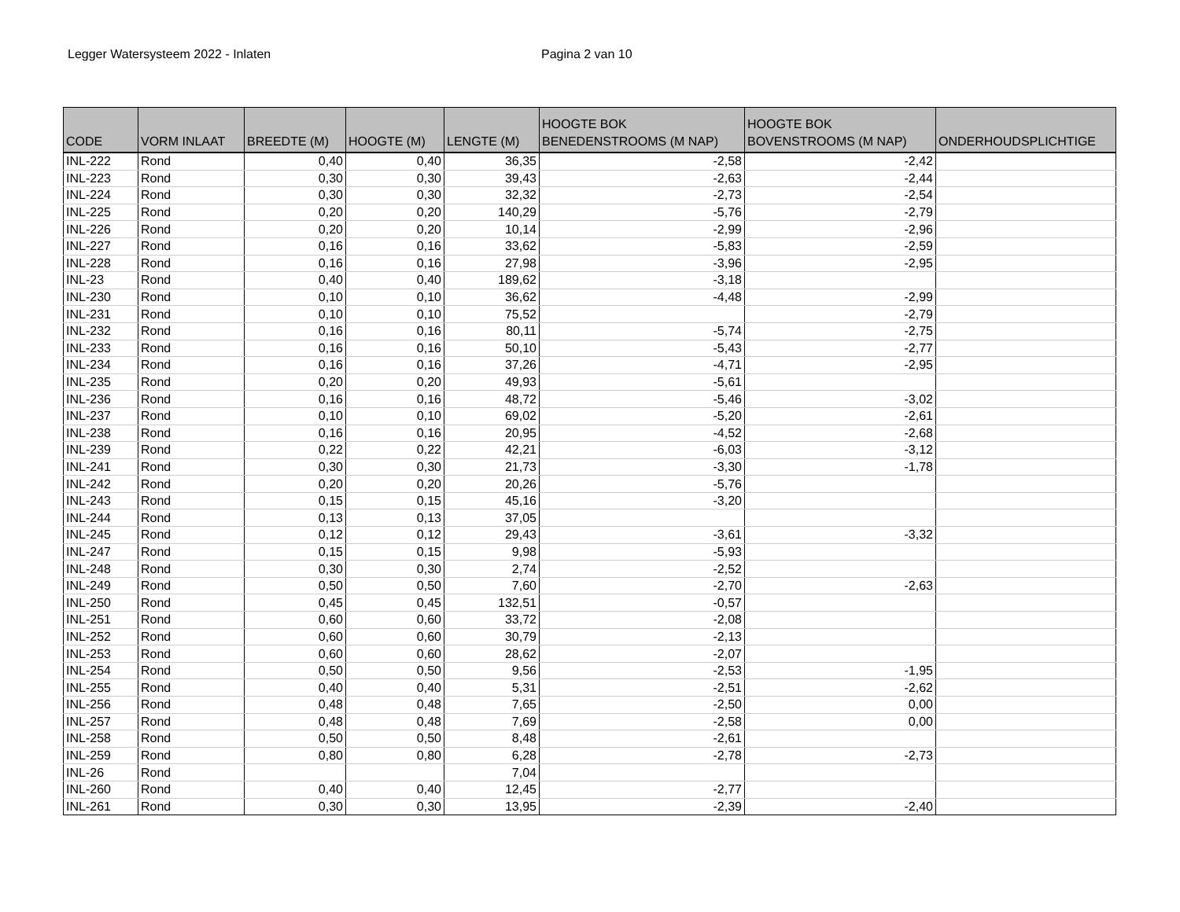Legger Watersysteem 2022 - Inlaten Pagina 2 van 10
| CODE | VORM INLAAT | BREEDTE (M) | HOOGTE (M) | LENGTE (M) | HOOGTE BOK BENEDENSTROOMS (M NAP) | HOOGTE BOK BOVENSTROOMS (M NAP) | ONDERHOUDSPLICHTIGE |
| --- | --- | --- | --- | --- | --- | --- | --- |
| INL-222 | Rond | 0,40 | 0,40 | 36,35 | -2,58 | -2,42 | |
| INL-223 | Rond | 0,30 | 0,30 | 39,43 | -2,63 | -2,44 | |
| INL-224 | Rond | 0,30 | 0,30 | 32,32 | -2,73 | -2,54 | |
| INL-225 | Rond | 0,20 | 0,20 | 140,29 | -5,76 | -2,79 | |
| INL-226 | Rond | 0,20 | 0,20 | 10,14 | -2,99 | -2,96 | |
| INL-227 | Rond | 0,16 | 0,16 | 33,62 | -5,83 | -2,59 | |
| INL-228 | Rond | 0,16 | 0,16 | 27,98 | -3,96 | -2,95 | |
| INL-23 | Rond | 0,40 | 0,40 | 189,62 | -3,18 | | |
| INL-230 | Rond | 0,10 | 0,10 | 36,62 | -4,48 | -2,99 | |
| INL-231 | Rond | 0,10 | 0,10 | 75,52 | | -2,79 | |
| INL-232 | Rond | 0,16 | 0,16 | 80,11 | -5,74 | -2,75 | |
| INL-233 | Rond | 0,16 | 0,16 | 50,10 | -5,43 | -2,77 | |
| INL-234 | Rond | 0,16 | 0,16 | 37,26 | -4,71 | -2,95 | |
| INL-235 | Rond | 0,20 | 0,20 | 49,93 | -5,61 | | |
| INL-236 | Rond | 0,16 | 0,16 | 48,72 | -5,46 | -3,02 | |
| INL-237 | Rond | 0,10 | 0,10 | 69,02 | -5,20 | -2,61 | |
| INL-238 | Rond | 0,16 | 0,16 | 20,95 | -4,52 | -2,68 | |
| INL-239 | Rond | 0,22 | 0,22 | 42,21 | -6,03 | -3,12 | |
| INL-241 | Rond | 0,30 | 0,30 | 21,73 | -3,30 | -1,78 | |
| INL-242 | Rond | 0,20 | 0,20 | 20,26 | -5,76 | | |
| INL-243 | Rond | 0,15 | 0,15 | 45,16 | -3,20 | | |
| INL-244 | Rond | 0,13 | 0,13 | 37,05 | | | |
| INL-245 | Rond | 0,12 | 0,12 | 29,43 | -3,61 | -3,32 | |
| INL-247 | Rond | 0,15 | 0,15 | 9,98 | -5,93 | | |
| INL-248 | Rond | 0,30 | 0,30 | 2,74 | -2,52 | | |
| INL-249 | Rond | 0,50 | 0,50 | 7,60 | -2,70 | -2,63 | |
| INL-250 | Rond | 0,45 | 0,45 | 132,51 | -0,57 | | |
| INL-251 | Rond | 0,60 | 0,60 | 33,72 | -2,08 | | |
| INL-252 | Rond | 0,60 | 0,60 | 30,79 | -2,13 | | |
| INL-253 | Rond | 0,60 | 0,60 | 28,62 | -2,07 | | |
| INL-254 | Rond | 0,50 | 0,50 | 9,56 | -2,53 | -1,95 | |
| INL-255 | Rond | 0,40 | 0,40 | 5,31 | -2,51 | -2,62 | |
| INL-256 | Rond | 0,48 | 0,48 | 7,65 | -2,50 | 0,00 | |
| INL-257 | Rond | 0,48 | 0,48 | 7,69 | -2,58 | 0,00 | |
| INL-258 | Rond | 0,50 | 0,50 | 8,48 | -2,61 | | |
| INL-259 | Rond | 0,80 | 0,80 | 6,28 | -2,78 | -2,73 | |
| INL-26 | Rond | | | 7,04 | | | |
| INL-260 | Rond | 0,40 | 0,40 | 12,45 | -2,77 | | |
| INL-261 | Rond | 0,30 | 0,30 | 13,95 | -2,39 | -2,40 | |